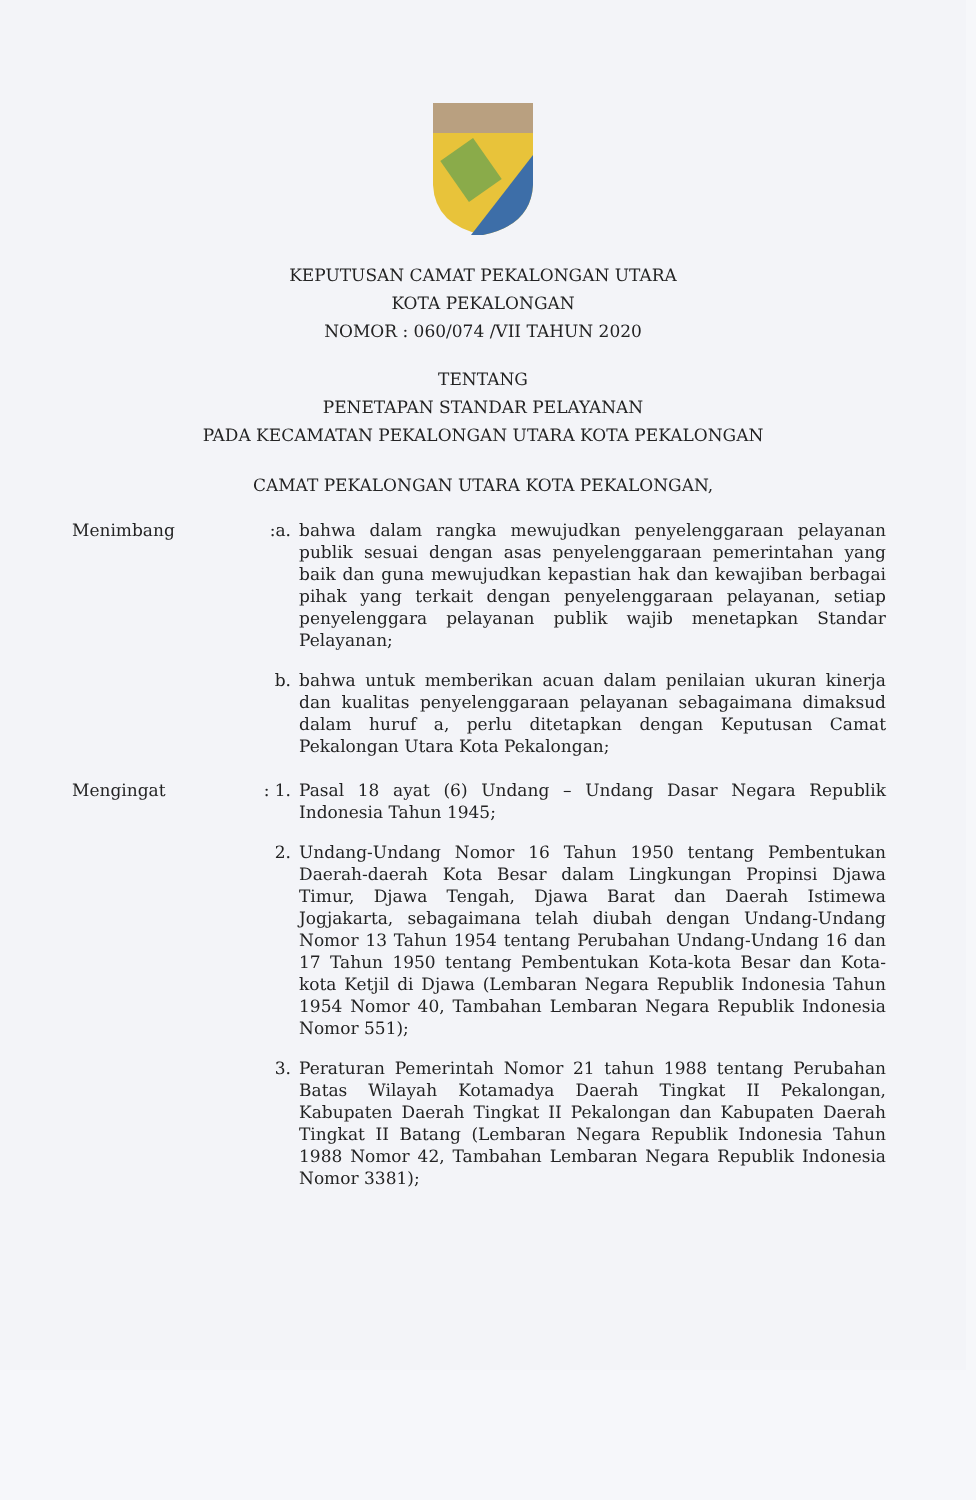KEPUTUSAN CAMAT PEKALONGAN UTARA
KOTA PEKALONGAN
NOMOR : 060/074 /VII TAHUN 2020
TENTANG
PENETAPAN STANDAR PELAYANAN
PADA KECAMATAN PEKALONGAN UTARA KOTA PEKALONGAN
CAMAT PEKALONGAN UTARA KOTA PEKALONGAN,
Menimbang :a. bahwa dalam rangka mewujudkan penyelenggaraan pelayanan publik sesuai dengan asas penyelenggaraan pemerintahan yang baik dan guna mewujudkan kepastian hak dan kewajiban berbagai pihak yang terkait dengan penyelenggaraan pelayanan, setiap penyelenggara pelayanan publik wajib menetapkan Standar Pelayanan;
b. bahwa untuk memberikan acuan dalam penilaian ukuran kinerja dan kualitas penyelenggaraan pelayanan sebagaimana dimaksud dalam huruf a, perlu ditetapkan dengan Keputusan Camat Pekalongan Utara Kota Pekalongan;
Mengingat : 1. Pasal 18 ayat (6) Undang – Undang Dasar Negara Republik Indonesia Tahun 1945;
2. Undang-Undang Nomor 16 Tahun 1950 tentang Pembentukan Daerah-daerah Kota Besar dalam Lingkungan Propinsi Djawa Timur, Djawa Tengah, Djawa Barat dan Daerah Istimewa Jogjakarta, sebagaimana telah diubah dengan Undang-Undang Nomor 13 Tahun 1954 tentang Perubahan Undang-Undang 16 dan 17 Tahun 1950 tentang Pembentukan Kota-kota Besar dan Kota-kota Ketjil di Djawa (Lembaran Negara Republik Indonesia Tahun 1954 Nomor 40, Tambahan Lembaran Negara Republik Indonesia Nomor 551);
3. Peraturan Pemerintah Nomor 21 tahun 1988 tentang Perubahan Batas Wilayah Kotamadya Daerah Tingkat II Pekalongan, Kabupaten Daerah Tingkat II Pekalongan dan Kabupaten Daerah Tingkat II Batang (Lembaran Negara Republik Indonesia Tahun 1988 Nomor 42, Tambahan Lembaran Negara Republik Indonesia Nomor 3381);